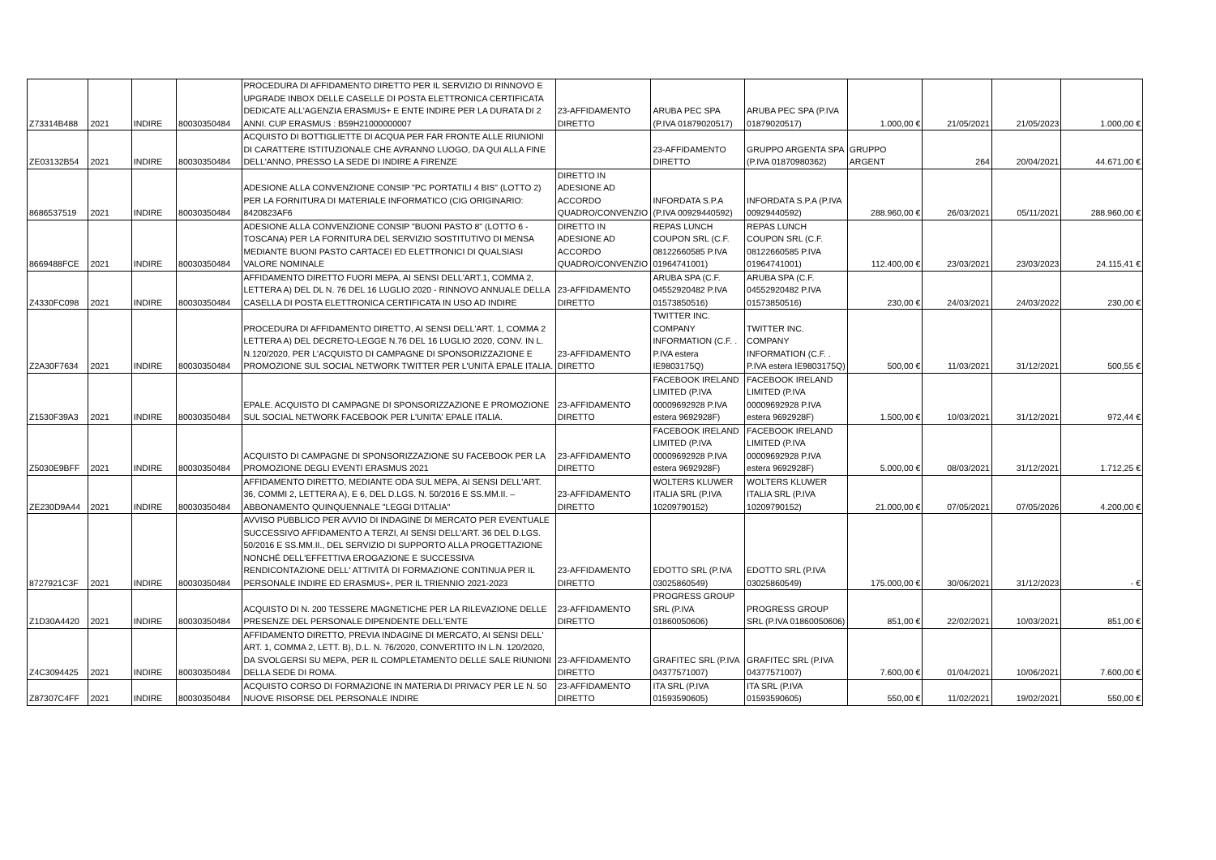| Z73314B488 | 2021 | INDIRE | 80030350484 | PROCEDURA DI AFFIDAMENTO DIRETTO PER IL SERVIZIO DI RINNOVO E UPGRADE INBOX DELLE CASELLE DI POSTA ELETTRONICA CERTIFICATA DEDICATE ALL'AGENZIA ERASMUS+ E ENTE INDIRE PER LA DURATA DI 2 ANNI. CUP ERASMUS : B59H21000000007 | 23-AFFIDAMENTO DIRETTO | ARUBA PEC SPA (P.IVA 01879020517) | ARUBA PEC SPA (P.IVA 01879020517) | 1.000,00 € | 21/05/2021 | 21/05/2023 | 1.000,00 € |
| ZE03132B54 | 2021 | INDIRE | 80030350484 | ACQUISTO DI BOTTIGLIETTE DI ACQUA PER FAR FRONTE ALLE RIUNIONI DI CARATTERE ISTITUZIONALE CHE AVRANNO LUOGO, DA QUI ALLA FINE DELL'ANNO, PRESSO LA SEDE DI INDIRE A FIRENZE | | 23-AFFIDAMENTO DIRETTO | GRUPPO ARGENTA SPA (P.IVA 01870980362) | GRUPPO ARGENT | 264 | 20/04/2021 | 44.671,00 € |
| 8686537519 | 2021 | INDIRE | 80030350484 | ADESIONE ALLA CONVENZIONE CONSIP "PC PORTATILI 4 BIS" (LOTTO 2) PER LA FORNITURA DI MATERIALE INFORMATICO (CIG ORIGINARIO: 8420823AF6 | DIRETTO IN ADESIONE AD ACCORDO QUADRO/CONVENZIO | INFORDATA S.P.A (P.IVA 00929440592) | INFORDATA S.P.A (P.IVA 00929440592) | 288.960,00 € | 26/03/2021 | 05/11/2021 | 288.960,00 € |
| 8669488FCE | 2021 | INDIRE | 80030350484 | ADESIONE ALLA CONVENZIONE CONSIP "BUONI PASTO 8" (LOTTO 6 - TOSCANA) PER LA FORNITURA DEL SERVIZIO SOSTITUTIVO DI MENSA MEDIANTE BUONI PASTO CARTACEI ED ELETTRONICI DI QUALSIASI VALORE NOMINALE | DIRETTO IN ADESIONE AD ACCORDO QUADRO/CONVENZIO | REPAS LUNCH COUPON SRL (C.F. 08122660585 P.IVA 01964741001) | REPAS LUNCH COUPON SRL (C.F. 08122660585 P.IVA 01964741001) | 112.400,00 € | 23/03/2021 | 23/03/2023 | 24.115,41 € |
| Z4330FC098 | 2021 | INDIRE | 80030350484 | AFFIDAMENTO DIRETTO FUORI MEPA, AI SENSI DELL'ART.1, COMMA 2, LETTERA A) DEL DL N. 76 DEL 16 LUGLIO 2020 - RINNOVO ANNUALE DELLA CASELLA DI POSTA ELETTRONICA CERTIFICATA IN USO AD INDIRE | 23-AFFIDAMENTO DIRETTO | ARUBA SPA (C.F. 04552920482 P.IVA 01573850516) | ARUBA SPA (C.F. 04552920482 P.IVA 01573850516) | 230,00 € | 24/03/2021 | 24/03/2022 | 230,00 € |
| Z2A30F7634 | 2021 | INDIRE | 80030350484 | PROCEDURA DI AFFIDAMENTO DIRETTO, AI SENSI DELL'ART. 1, COMMA 2 LETTERA A) DEL DECRETO-LEGGE N.76 DEL 16 LUGLIO 2020, CONV. IN L. N.120/2020, PER L'ACQUISTO DI CAMPAGNE DI SPONSORIZZAZIONE E PROMOZIONE SUL SOCIAL NETWORK TWITTER PER L'UNITÀ EPALE ITALIA. | 23-AFFIDAMENTO DIRETTO | TWITTER INC. COMPANY INFORMATION (C.F. . P.IVA estera IE9803175Q) | TWITTER INC. COMPANY INFORMATION (C.F. . P.IVA estera IE9803175Q) | 500,00 € | 11/03/2021 | 31/12/2021 | 500,55 € |
| Z1530F39A3 | 2021 | INDIRE | 80030350484 | EPALE. ACQUISTO DI CAMPAGNE DI SPONSORIZZAZIONE E PROMOZIONE SUL SOCIAL NETWORK FACEBOOK PER L'UNITA' EPALE ITALIA. | 23-AFFIDAMENTO DIRETTO | FACEBOOK IRELAND LIMITED (P.IVA 00009692928 P.IVA estera 9692928F) | FACEBOOK IRELAND LIMITED (P.IVA 00009692928 P.IVA estera 9692928F) | 1.500,00 € | 10/03/2021 | 31/12/2021 | 972,44 € |
| Z5030E9BFF | 2021 | INDIRE | 80030350484 | ACQUISTO DI CAMPAGNE DI SPONSORIZZAZIONE SU FACEBOOK PER LA PROMOZIONE DEGLI EVENTI ERASMUS 2021 | 23-AFFIDAMENTO DIRETTO | FACEBOOK IRELAND LIMITED (P.IVA 00009692928 P.IVA estera 9692928F) | FACEBOOK IRELAND LIMITED (P.IVA 00009692928 P.IVA estera 9692928F) | 5.000,00 € | 08/03/2021 | 31/12/2021 | 1.712,25 € |
| ZE230D9A44 | 2021 | INDIRE | 80030350484 | AFFIDAMENTO DIRETTO, MEDIANTE ODA SUL MEPA, AI SENSI DELL'ART. 36, COMMI 2, LETTERA A), E 6, DEL D.LGS. N. 50/2016 E SS.MM.II. – ABBONAMENTO QUINQUENNALE "LEGGI D'ITALIA" | 23-AFFIDAMENTO DIRETTO | WOLTERS KLUWER ITALIA SRL (P.IVA 10209790152) | WOLTERS KLUWER ITALIA SRL (P.IVA 10209790152) | 21.000,00 € | 07/05/2021 | 07/05/2026 | 4.200,00 € |
| 8727921C3F | 2021 | INDIRE | 80030350484 | AVVISO PUBBLICO PER AVVIO DI INDAGINE DI MERCATO PER EVENTUALE SUCCESSIVO AFFIDAMENTO A TERZI, AI SENSI DELL'ART. 36 DEL D.LGS. 50/2016 E SS.MM.II., DEL SERVIZIO DI SUPPORTO ALLA PROGETTAZIONE NONCHÉ DELL'EFFETTIVA EROGAZIONE E SUCCESSIVA RENDICONTAZIONE DELL' ATTIVITÀ DI FORMAZIONE CONTINUA PER IL PERSONALE INDIRE ED ERASMUS+, PER IL TRIENNIO 2021-2023 | 23-AFFIDAMENTO DIRETTO | EDOTTO SRL (P.IVA 03025860549) | EDOTTO SRL (P.IVA 03025860549) | 175.000,00 € | 30/06/2021 | 31/12/2023 | - € |
| Z1D30A4420 | 2021 | INDIRE | 80030350484 | ACQUISTO DI N. 200 TESSERE MAGNETICHE PER LA RILEVAZIONE DELLE PRESENZE DEL PERSONALE DIPENDENTE DELL'ENTE | 23-AFFIDAMENTO DIRETTO | PROGRESS GROUP SRL (P.IVA 01860050606) | PROGRESS GROUP SRL (P.IVA 01860050606) | 851,00 € | 22/02/2021 | 10/03/2021 | 851,00 € |
| Z4C3094425 | 2021 | INDIRE | 80030350484 | AFFIDAMENTO DIRETTO, PREVIA INDAGINE DI MERCATO, AI SENSI DELL' ART. 1, COMMA 2, LETT. B), D.L. N. 76/2020, CONVERTITO IN L.N. 120/2020, DA SVOLGERSI SU MEPA, PER IL COMPLETAMENTO DELLE SALE RIUNIONI DELLA SEDE DI ROMA. | 23-AFFIDAMENTO DIRETTO | GRAFITEC SRL (P.IVA 04377571007) | GRAFITEC SRL (P.IVA 04377571007) | 7.600,00 € | 01/04/2021 | 10/06/2021 | 7.600,00 € |
| Z87307C4FF | 2021 | INDIRE | 80030350484 | ACQUISTO CORSO DI FORMAZIONE IN MATERIA DI PRIVACY PER LE N. 50 NUOVE RISORSE DEL PERSONALE INDIRE | 23-AFFIDAMENTO DIRETTO | ITA SRL (P.IVA 01593590605) | ITA SRL (P.IVA 01593590605) | 550,00 € | 11/02/2021 | 19/02/2021 | 550,00 € |